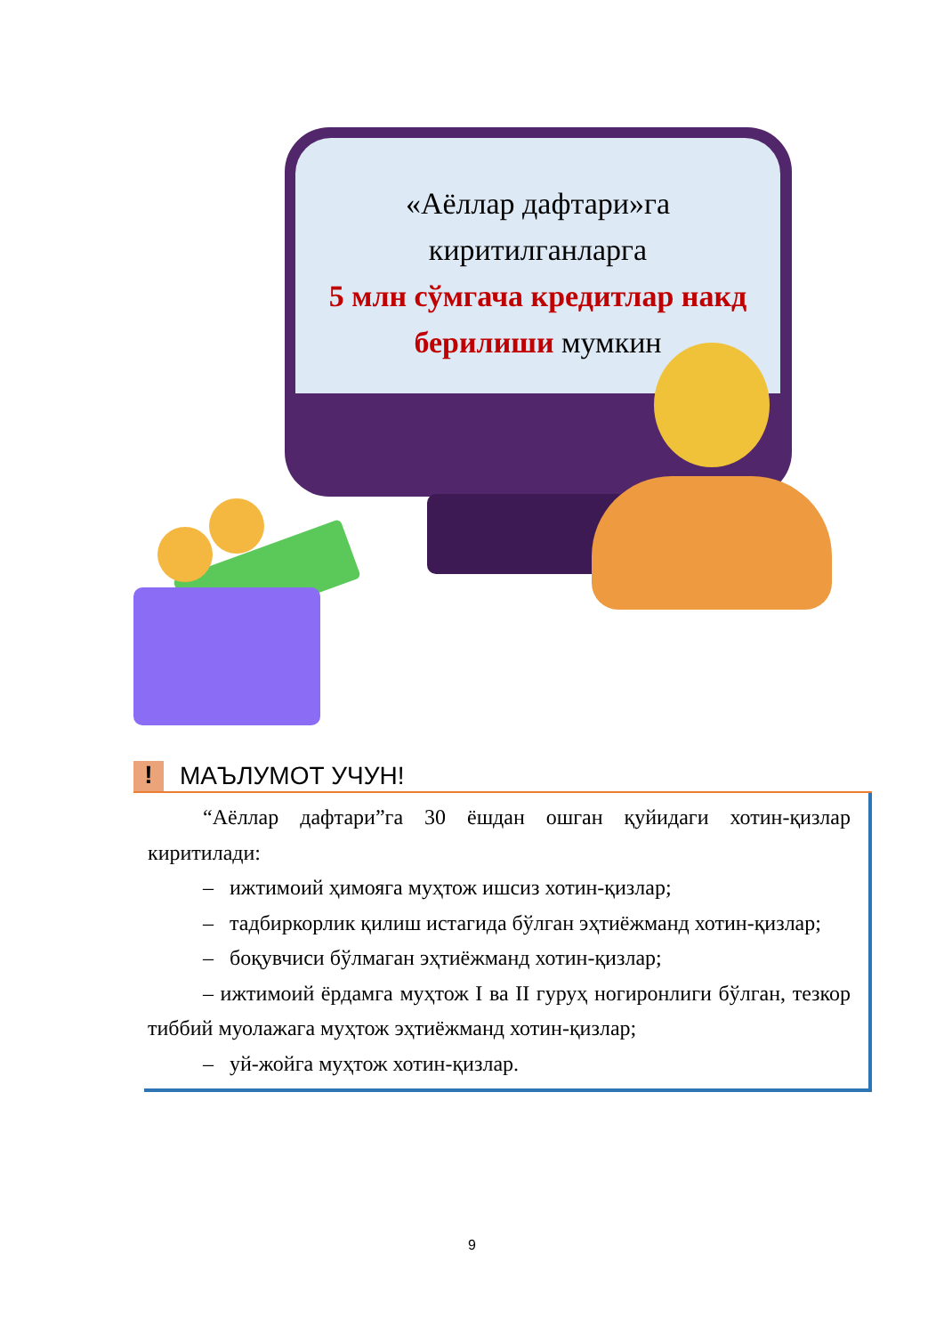«Аёллар дафтари»га
киритилганларга
5 млн сўмгача кредитлар накд
берилиши мумкин
! МАЪЛУМОТ УЧУН!
“Аёллар дафтари”га 30 ёшдан ошган қуйидаги хотин-қизлар киритилади:
– ижтимоий ҳимояга муҳтож ишсиз хотин-қизлар;
– тадбиркорлик қилиш истагида бўлган эҳтиёжманд хотин-қизлар;
– боқувчиси бўлмаган эҳтиёжманд хотин-қизлар;
– ижтимоий ёрдамга муҳтож I ва II гуруҳ ногиронлиги бўлган, тезкор тиббий муолажага муҳтож эҳтиёжманд хотин-қизлар;
– уй-жойга муҳтож хотин-қизлар.
9